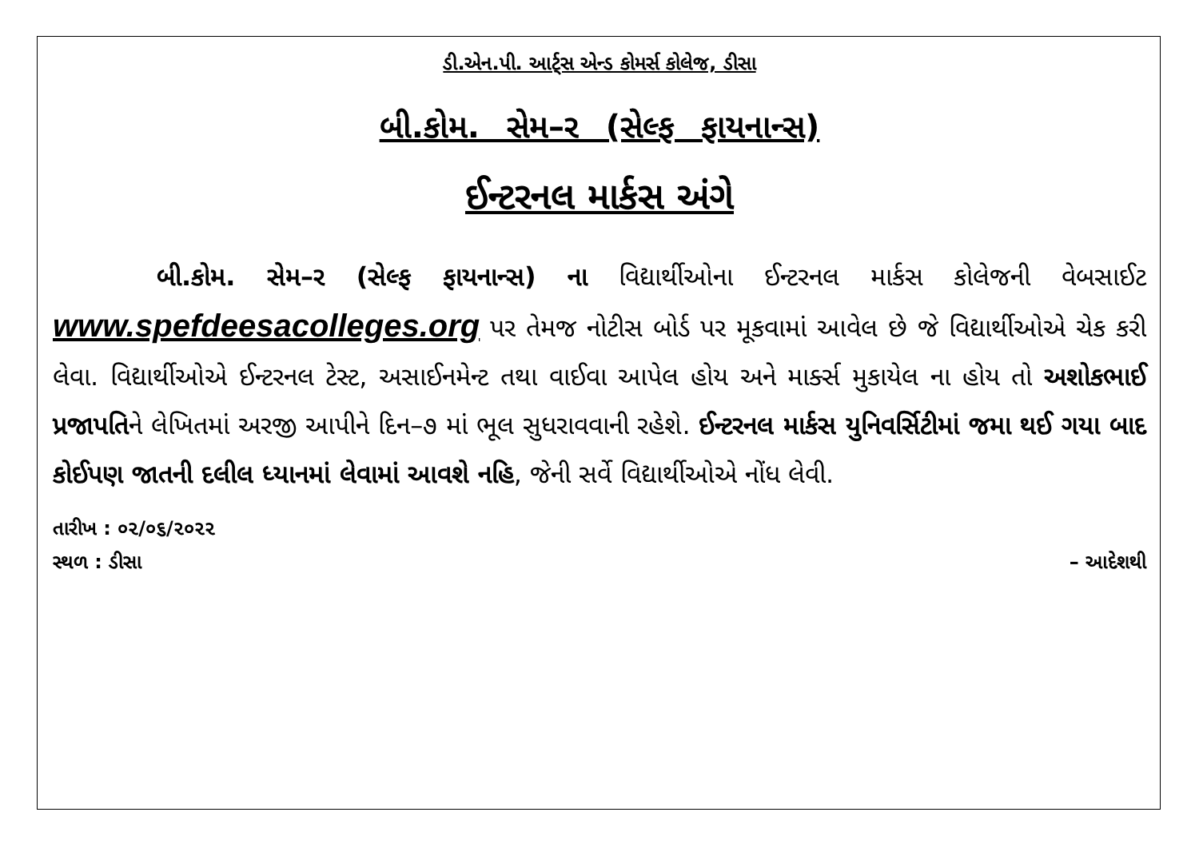ડી.એન.પી. આર્ટ્સ એન્ડ કોમર્સ કોલેજ, ડીસા
બી.કોમ. સેમ–ર (સેલ્ફ ફાયનાન્સ)
ઈન્ટરનલ માર્કસ અંગે
બી.કોમ. સેમ–ર (સેલ્ફ ફાયનાન્સ) ના વિદ્યાર્થીઓના ઈન્ટરનલ માર્કસ કોલેજની વેબસાઈટ www.spefdeesacolleges.org પર તેમજ નોટીસ બોર્ડ પર મૂકવામાં આવેલ છે જે વિદ્યાર્થીઓએ ચેક કરી લેવા. વિદ્યાર્થીઓએ ઈન્ટરનલ ટેસ્ટ, અસાઈનમેન્ટ તથા વાઈવા આપેલ હોય અને માર્ક્સ મુકાયેલ ના હોય તો અશોકભાઈ પ્રજાપતિને લેખિતમાં અરજી આપીને દિન–૭ માં ભૂલ સુધરાવવાની રહેશે. ઈન્ટરનલ માર્કસ યુનિવર્સિટીમાં જમા થઈ ગયા બાદ કોઈપણ જાતની દલીલ ધ્યાનમાં લેવામાં આવશે નહિ, જેની સર્વે વિદ્યાર્થીઓએ નોંધ લેવી.
તારીખ : ૦૨/૦૬/૨૦૨૨
સ્થળ : ડીસા – આદેશથી